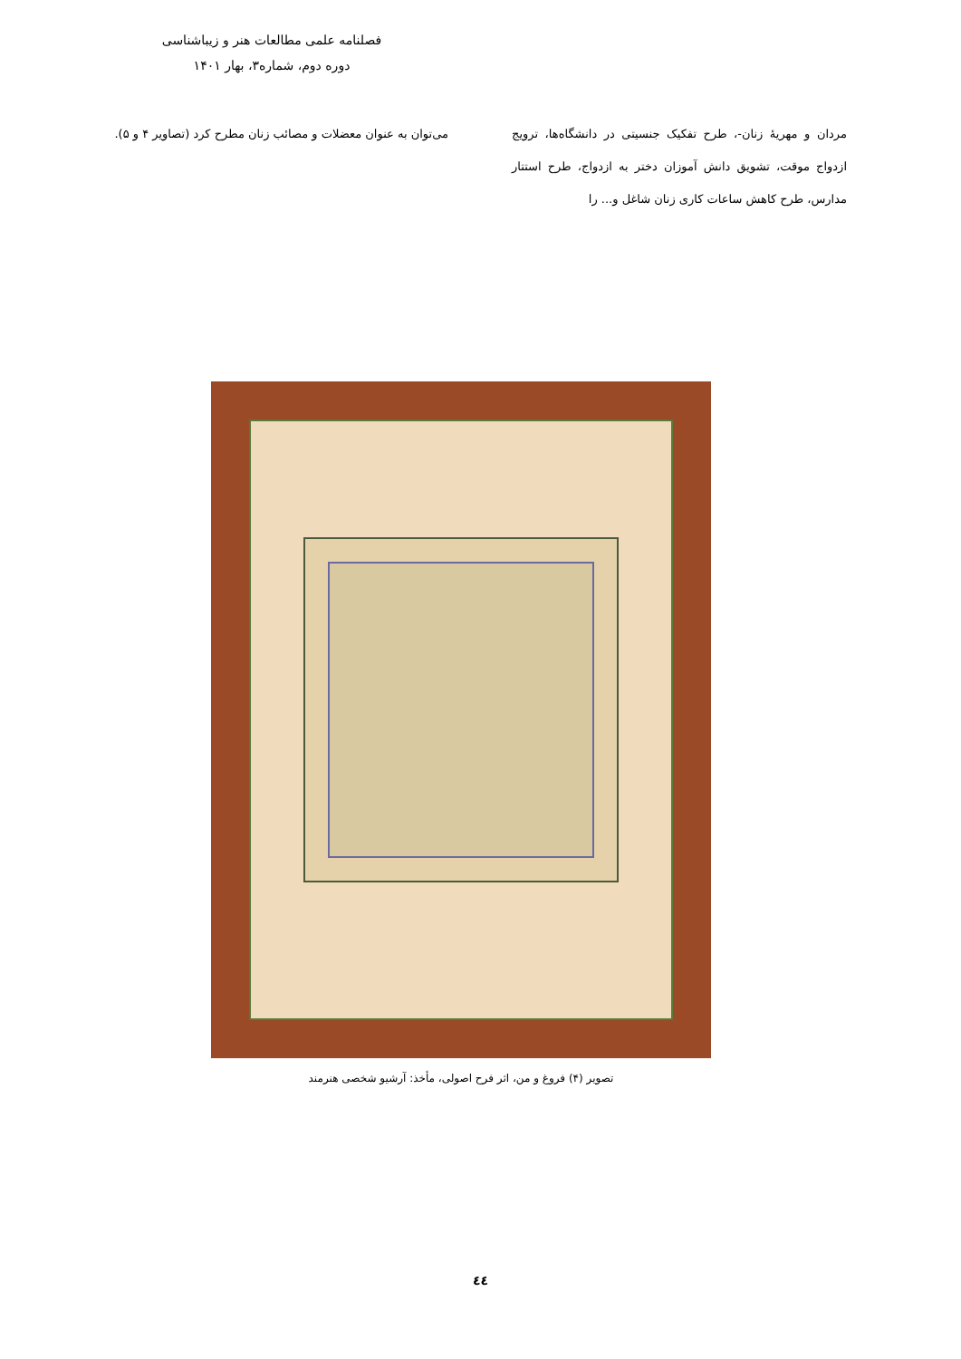فصلنامه علمی مطالعات هنر و زیباشناسی
دوره دوم، شماره۳، بهار ۱۴۰۱
مردان و مهریهٔ زنان-، طرح تفکیک جنسیتی در دانشگاه‌ها، ترویج ازدواج موقت، تشویق دانش آموزان دختر به ازدواج، طرح استتار مدارس، طرح کاهش ساعات کاری زنان شاغل و... را
می‌توان به عنوان معضلات و مصائب زنان مطرح کرد (تصاویر ۴ و ۵).
تصویر (۴) فروغ و من، اثر فرح اصولی، مأخذ: آرشیو شخصی هنرمند
٤٤